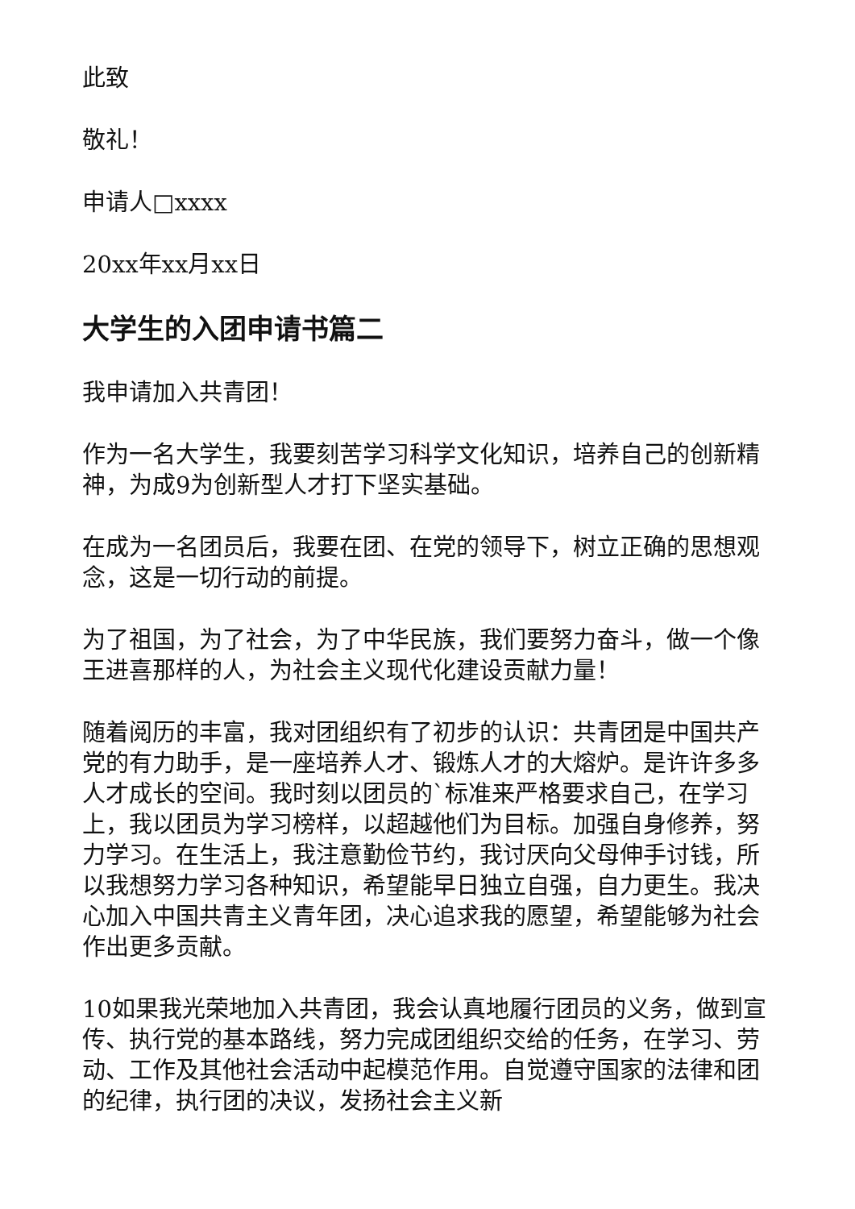此致
敬礼！
申请人□xxxx
20xx年xx月xx日
大学生的入团申请书篇二
我申请加入共青团！
作为一名大学生，我要刻苦学习科学文化知识，培养自己的创新精神，为成9为创新型人才打下坚实基础。
在成为一名团员后，我要在团、在党的领导下，树立正确的思想观念，这是一切行动的前提。
为了祖国，为了社会，为了中华民族，我们要努力奋斗，做一个像王进喜那样的人，为社会主义现代化建设贡献力量！
随着阅历的丰富，我对团组织有了初步的认识：共青团是中国共产党的有力助手，是一座培养人才、锻炼人才的大熔炉。是许许多多人才成长的空间。我时刻以团员的`标准来严格要求自己，在学习上，我以团员为学习榜样，以超越他们为目标。加强自身修养，努力学习。在生活上，我注意勤俭节约，我讨厌向父母伸手讨钱，所以我想努力学习各种知识，希望能早日独立自强，自力更生。我决心加入中国共青主义青年团，决心追求我的愿望，希望能够为社会作出更多贡献。
10如果我光荣地加入共青团，我会认真地履行团员的义务，做到宣传、执行党的基本路线，努力完成团组织交给的任务，在学习、劳动、工作及其他社会活动中起模范作用。自觉遵守国家的法律和团的纪律，执行团的决议，发扬社会主义新